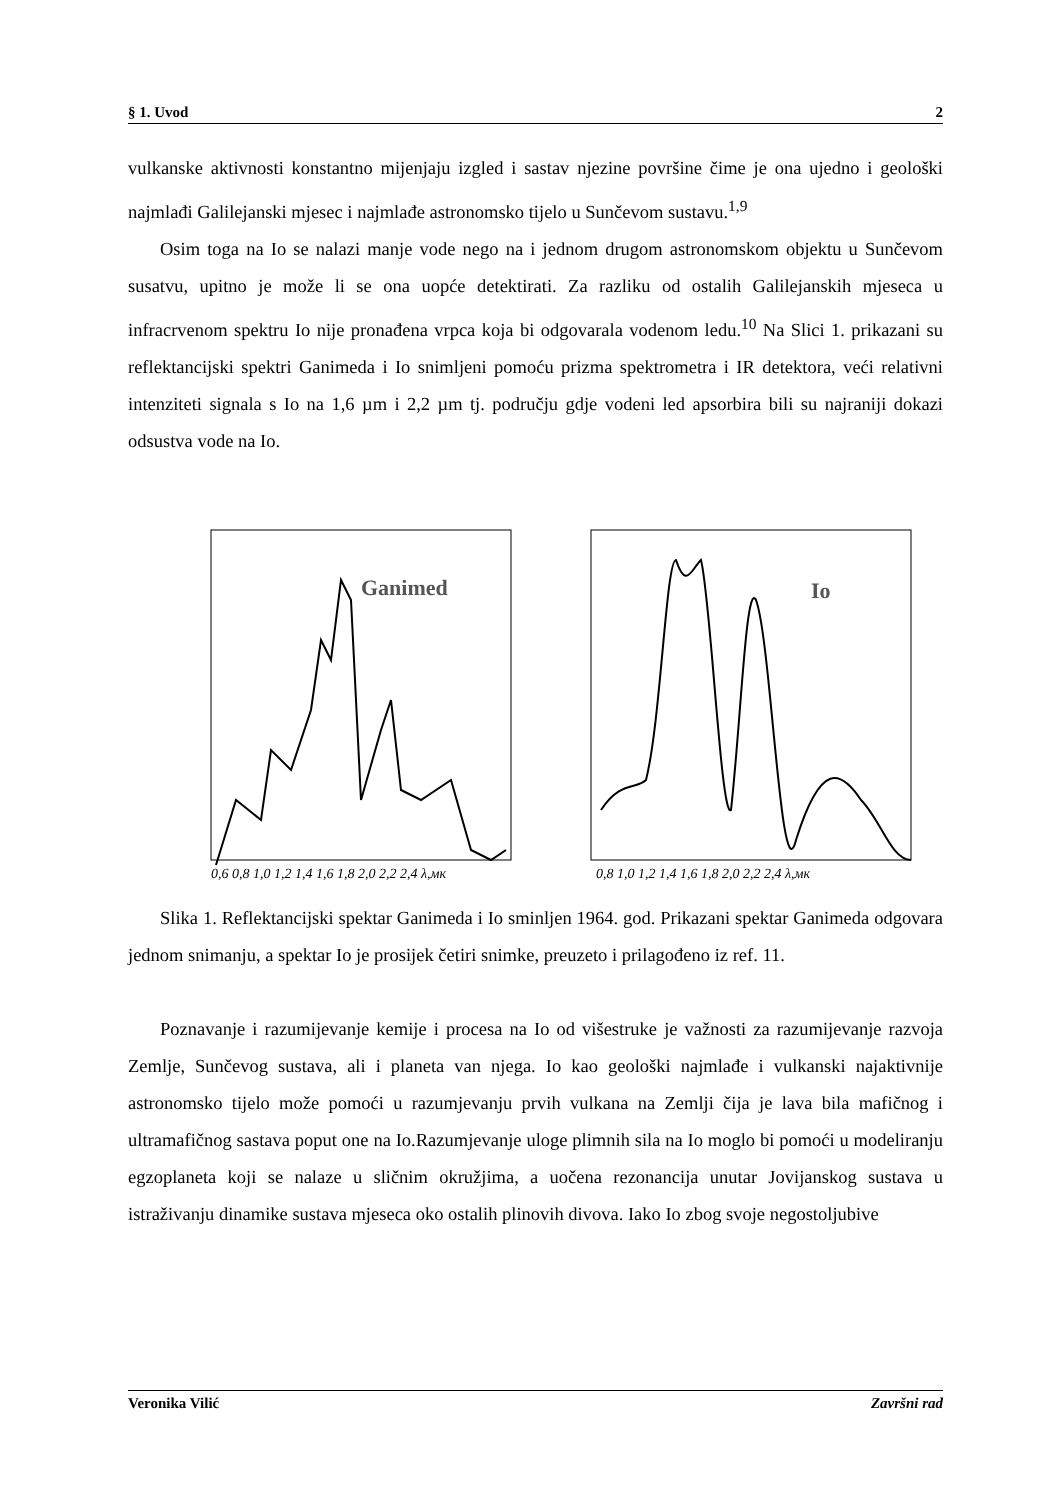§ 1. Uvod 2
vulkanske aktivnosti konstantno mijenjaju izgled i sastav njezine površine čime je ona ujedno i geološki najmlađi Galilejanski mjesec i najmlađe astronomsko tijelo u Sunčevom sustavu.<sup>1,9</sup>
Osim toga na Io se nalazi manje vode nego na i jednom drugom astronomskom objektu u Sunčevom susatvu, upitno je može li se ona uopće detektirati. Za razliku od ostalih Galilejanskih mjeseca u infracrvenom spektru Io nije pronađena vrpca koja bi odgovarala vodenom ledu.<sup>10</sup> Na Slici 1. prikazani su reflektancijski spektri Ganimeda i Io snimljeni pomoću prizma spektrometra i IR detektora, veći relativni intenziteti signala s Io na 1,6 µm i 2,2 µm tj. području gdje vodeni led apsorbira bili su najraniji dokazi odsustva vode na Io.
Ganimed
0,6 0,8 1,0 1,2 1,4 1,6 1,8 2,0 2,2 2,4 λ,мк
Io
0,8 1,0 1,2 1,4 1,6 1,8 2,0 2,2 2,4 λ,мк
Slika 1. Reflektancijski spektar Ganimeda i Io sminljen 1964. god. Prikazani spektar Ganimeda odgovara jednom snimanju, a spektar Io je prosijek četiri snimke, preuzeto i prilagođeno iz ref. 11.
Poznavanje i razumijevanje kemije i procesa na Io od višestruke je važnosti za razumijevanje razvoja Zemlje, Sunčevog sustava, ali i planeta van njega. Io kao geološki najmlađe i vulkanski najaktivnije astronomsko tijelo može pomoći u razumjevanju prvih vulkana na Zemlji čija je lava bila mafičnog i ultramafičnog sastava poput one na Io.Razumjevanje uloge plimnih sila na Io moglo bi pomoći u modeliranju egzoplaneta koji se nalaze u sličnim okružjima, a uočena rezonancija unutar Jovijanskog sustava u istraživanju dinamike sustava mjeseca oko ostalih plinovih divova. Iako Io zbog svoje negostoljubive
Veronika Vilić Završni rad